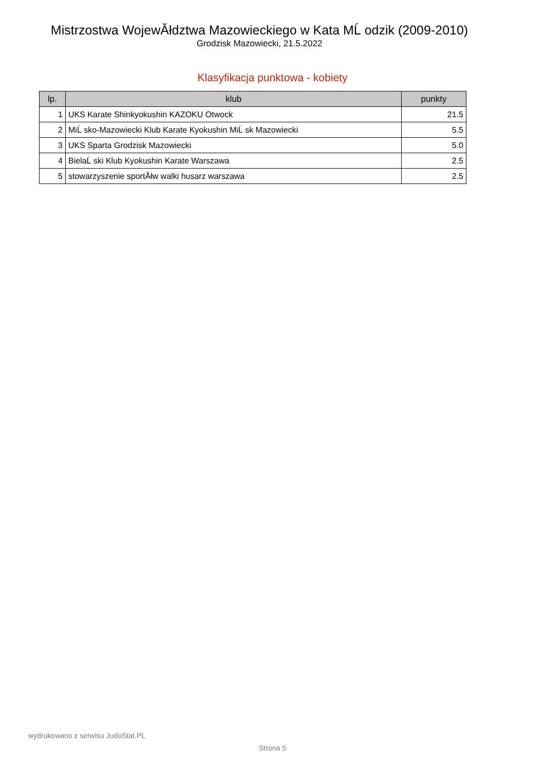Mistrzostwa WojewĂłdztwa Mazowieckiego w Kata MĹ odzik (2009-2010)
Grodzisk Mazowiecki, 21.5.2022
Klasyfikacja punktowa - kobiety
| lp. | klub | punkty |
| --- | --- | --- |
| 1 | UKS Karate Shinkyokushin KAZOKU Otwock | 21.5 |
| 2 | MiĹ sko-Mazowiecki Klub Karate Kyokushin MiĹ sk Mazowiecki | 5.5 |
| 3 | UKS Sparta Grodzisk Mazowiecki | 5.0 |
| 4 | BielaĹ ski Klub Kyokushin Karate Warszawa | 2.5 |
| 5 | stowarzyszenie sportĂłw walki husarz warszawa | 2.5 |
wydrukowano z serwisu JudoStat.PL
Strona 5